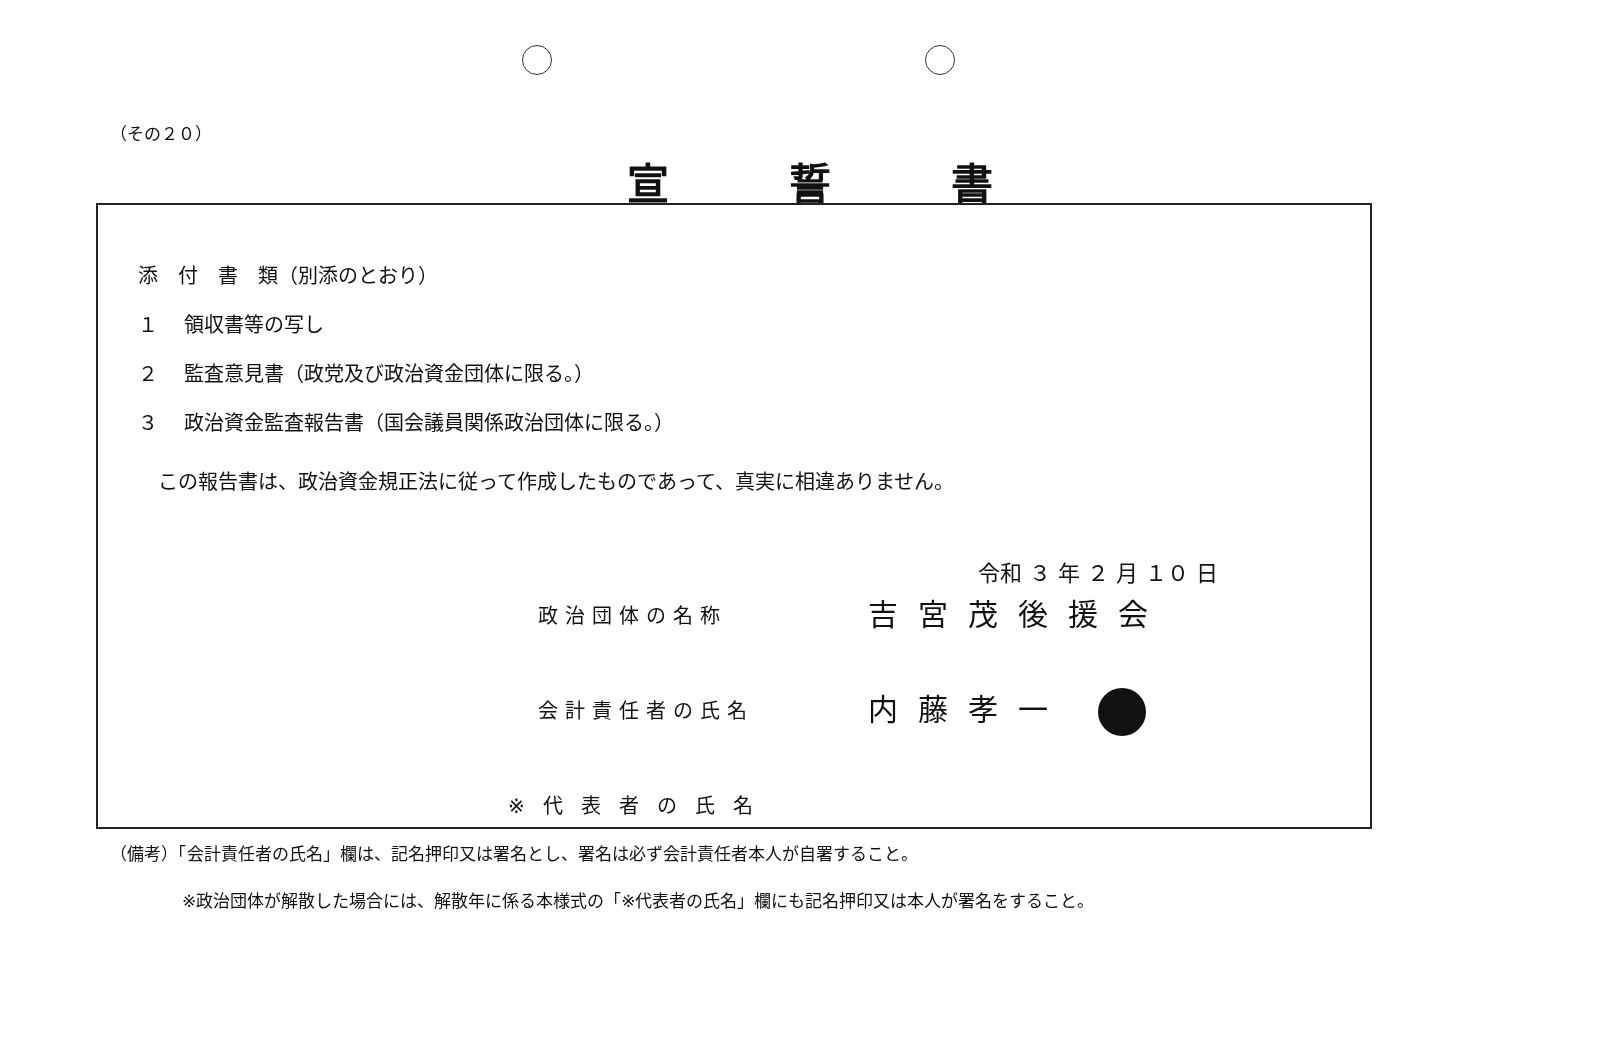（その２０）
宣誓書
添　付　書　類（別添のとおり）
１　 領収書等の写し
２　 監査意見書（政党及び政治資金団体に限る。）
３　 政治資金監査報告書（国会議員関係政治団体に限る。）
　この報告書は、政治資金規正法に従って作成したものであって、真実に相違ありません。
令和 ３ 年 ２ 月 １０ 日
政治団体の名称 吉宮茂後援会
会計責任者の氏名 内藤孝一
※代表者の氏名
（備考）「会計責任者の氏名」欄は、記名押印又は署名とし、署名は必ず会計責任者本人が自署すること。
※政治団体が解散した場合には、解散年に係る本様式の「※代表者の氏名」欄にも記名押印又は本人が署名をすること。